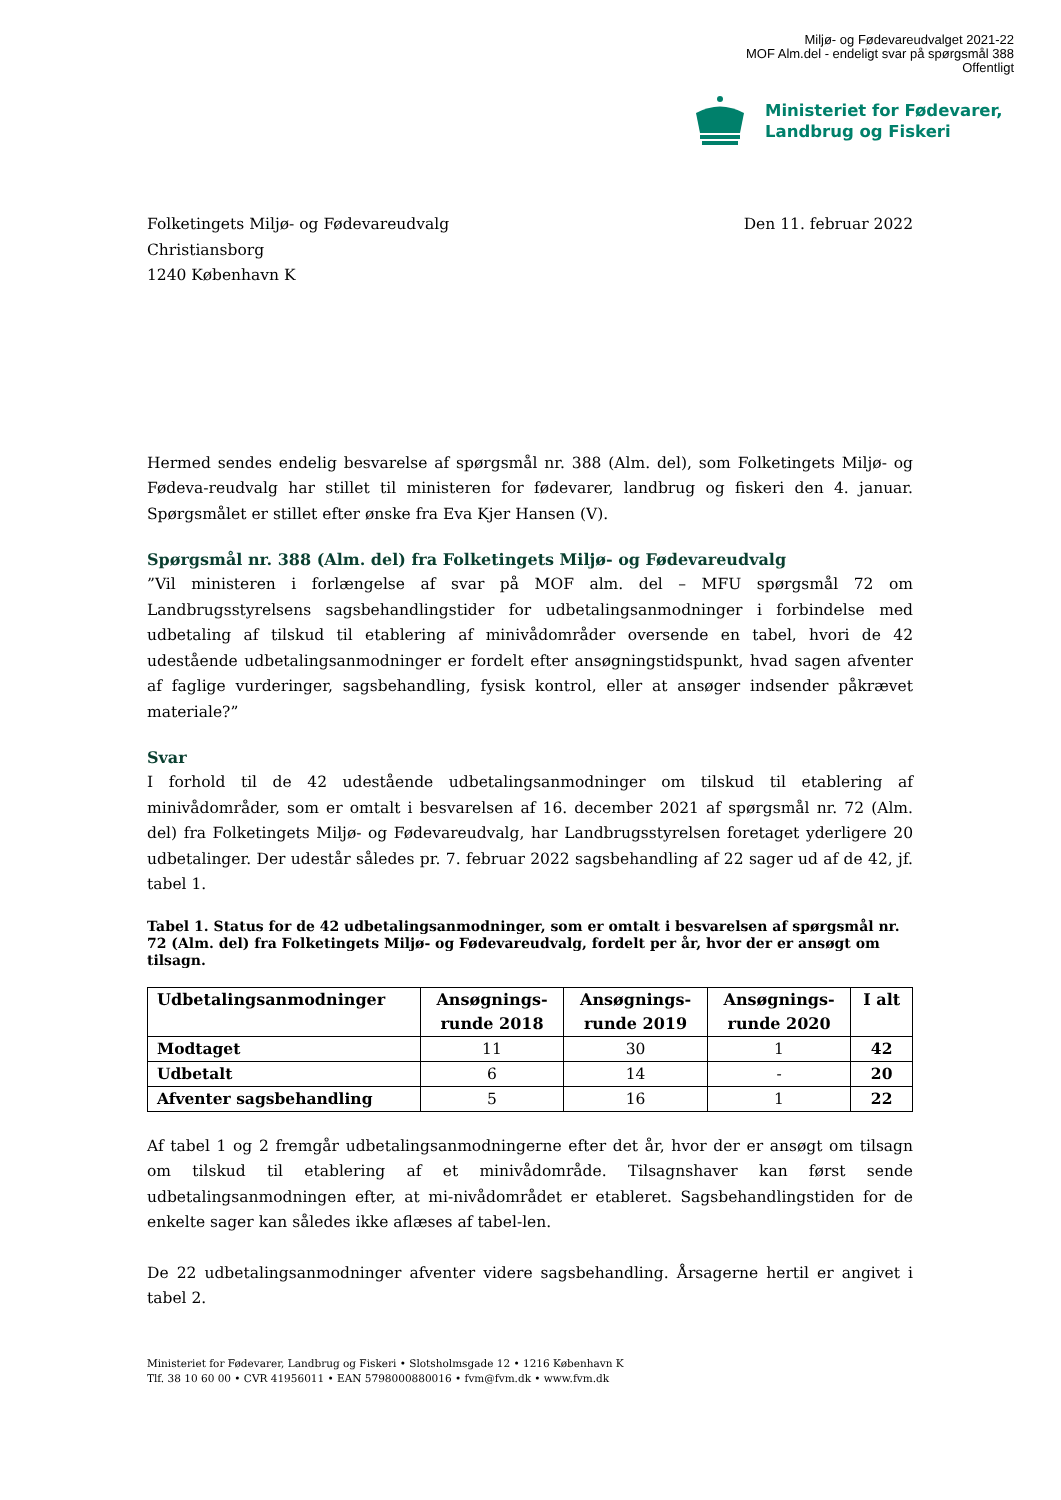Miljø- og Fødevareudvalget 2021-22
MOF Alm.del - endeligt svar på spørgsmål 388
Offentligt
Ministeriet for Fødevarer,
Landbrug og Fiskeri
Folketingets Miljø- og Fødevareudvalg
Christiansborg
1240 København K
Den 11. februar 2022
Hermed sendes endelig besvarelse af spørgsmål nr. 388 (Alm. del), som Folketingets Miljø- og Fødeva-reudvalg har stillet til ministeren for fødevarer, landbrug og fiskeri den 4. januar. Spørgsmålet er stillet efter ønske fra Eva Kjer Hansen (V).
Spørgsmål nr. 388 (Alm. del) fra Folketingets Miljø- og Fødevareudvalg
”Vil ministeren i forlængelse af svar på MOF alm. del – MFU spørgsmål 72 om Landbrugsstyrelsens sagsbehandlingstider for udbetalingsanmodninger i forbindelse med udbetaling af tilskud til etablering af minivådområder oversende en tabel, hvori de 42 udestående udbetalingsanmodninger er fordelt efter ansøgningstidspunkt, hvad sagen afventer af faglige vurderinger, sagsbehandling, fysisk kontrol, eller at ansøger indsender påkrævet materiale?”
Svar
I forhold til de 42 udestående udbetalingsanmodninger om tilskud til etablering af minivådområder, som er omtalt i besvarelsen af 16. december 2021 af spørgsmål nr. 72 (Alm. del) fra Folketingets Miljø- og Fødevareudvalg, har Landbrugsstyrelsen foretaget yderligere 20 udbetalinger. Der udestår således pr. 7. februar 2022 sagsbehandling af 22 sager ud af de 42, jf. tabel 1.
Tabel 1. Status for de 42 udbetalingsanmodninger, som er omtalt i besvarelsen af spørgsmål nr. 72 (Alm. del) fra Folketingets Miljø- og Fødevareudvalg, fordelt per år, hvor der er ansøgt om tilsagn.
| Udbetalingsanmodninger | Ansøgnings- runde 2018 | Ansøgnings- runde 2019 | Ansøgnings- runde 2020 | I alt |
| --- | --- | --- | --- | --- |
| Modtaget | 11 | 30 | 1 | 42 |
| Udbetalt | 6 | 14 | - | 20 |
| Afventer sagsbehandling | 5 | 16 | 1 | 22 |
Af tabel 1 og 2 fremgår udbetalingsanmodningerne efter det år, hvor der er ansøgt om tilsagn om tilskud til etablering af et minivådområde. Tilsagnshaver kan først sende udbetalingsanmodningen efter, at mi-nivådområdet er etableret. Sagsbehandlingstiden for de enkelte sager kan således ikke aflæses af tabel-len.
De 22 udbetalingsanmodninger afventer videre sagsbehandling. Årsagerne hertil er angivet i tabel 2.
Ministeriet for Fødevarer, Landbrug og Fiskeri • Slotsholmsgade 12 • 1216 København K
Tlf. 38 10 60 00 • CVR 41956011 • EAN 5798000880016 • fvm@fvm.dk • www.fvm.dk